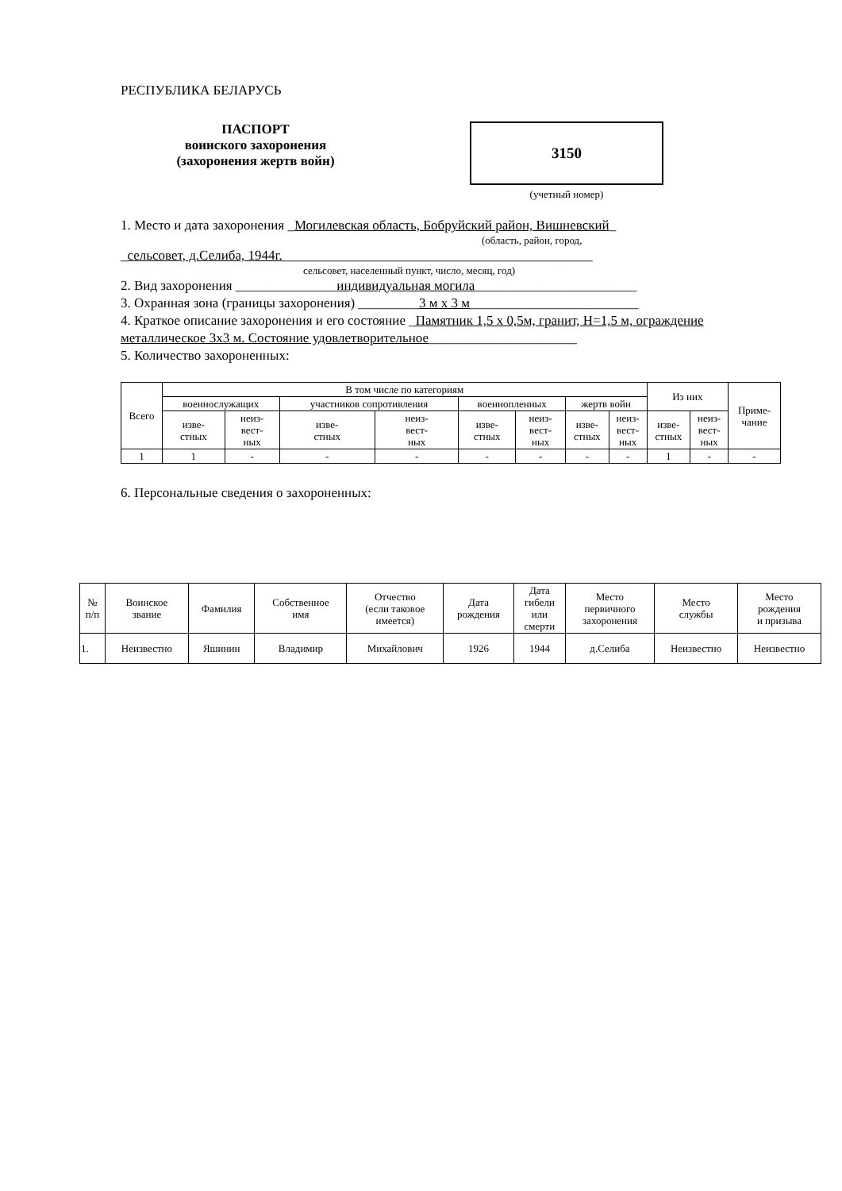РЕСПУБЛИКА БЕЛАРУСЬ
ПАСПОРТ
воинского захоронения
(захоронения жертв войн)
3150
(учетный номер)
1. Место и дата захоронения _Могилевская область, Бобруйский район, Вишневский_
(область, район, город,
_сельсовет, д.Селиба, 1944г.______________________________________________
сельсовет, населенный пункт, число, месяц, год)
2. Вид захоронения _______________индивидуальная могила________________________
3. Охранная зона (границы захоронения) _________3 м х 3 м_________________________
4. Краткое описание захоронения и его состояние _Памятник 1,5 х 0,5м, гранит, Н=1,5 м, ограждение металлическое 3х3 м. Состояние удовлетворительное______________________
5. Количество захороненных:
| Всего | В том числе по категориям | | | | | | | | Из них | | Приме- чание |
| --- | --- | --- | --- | --- | --- | --- | --- | --- | --- | --- | --- |
| | военнослужащих | | участников сопротивления | | военнопленных | | жертв войн | | | | |
| | изве- стных | неиз- вест- ных | изве- стных | неиз- вест- ных | изве- стных | неиз- вест- ных | изве- стных | неиз- вест- ных | изве- стных | неиз- вест- ных | |
| 1 | 1 | - | - | - | - | - | - | - | 1 | - | - |
6. Персональные сведения о захороненных:
| № п/п | Воинское звание | Фамилия | Собственное имя | Отчество (если таковое имеется) | Дата рождения | Дата гибели или смерти | Место первичного захоронения | Место службы | Место рождения и призыва |
| --- | --- | --- | --- | --- | --- | --- | --- | --- | --- |
| 1. | Неизвестно | Яшинин | Владимир | Михайлович | 1926 | 1944 | д.Селиба | Неизвестно | Неизвестно |